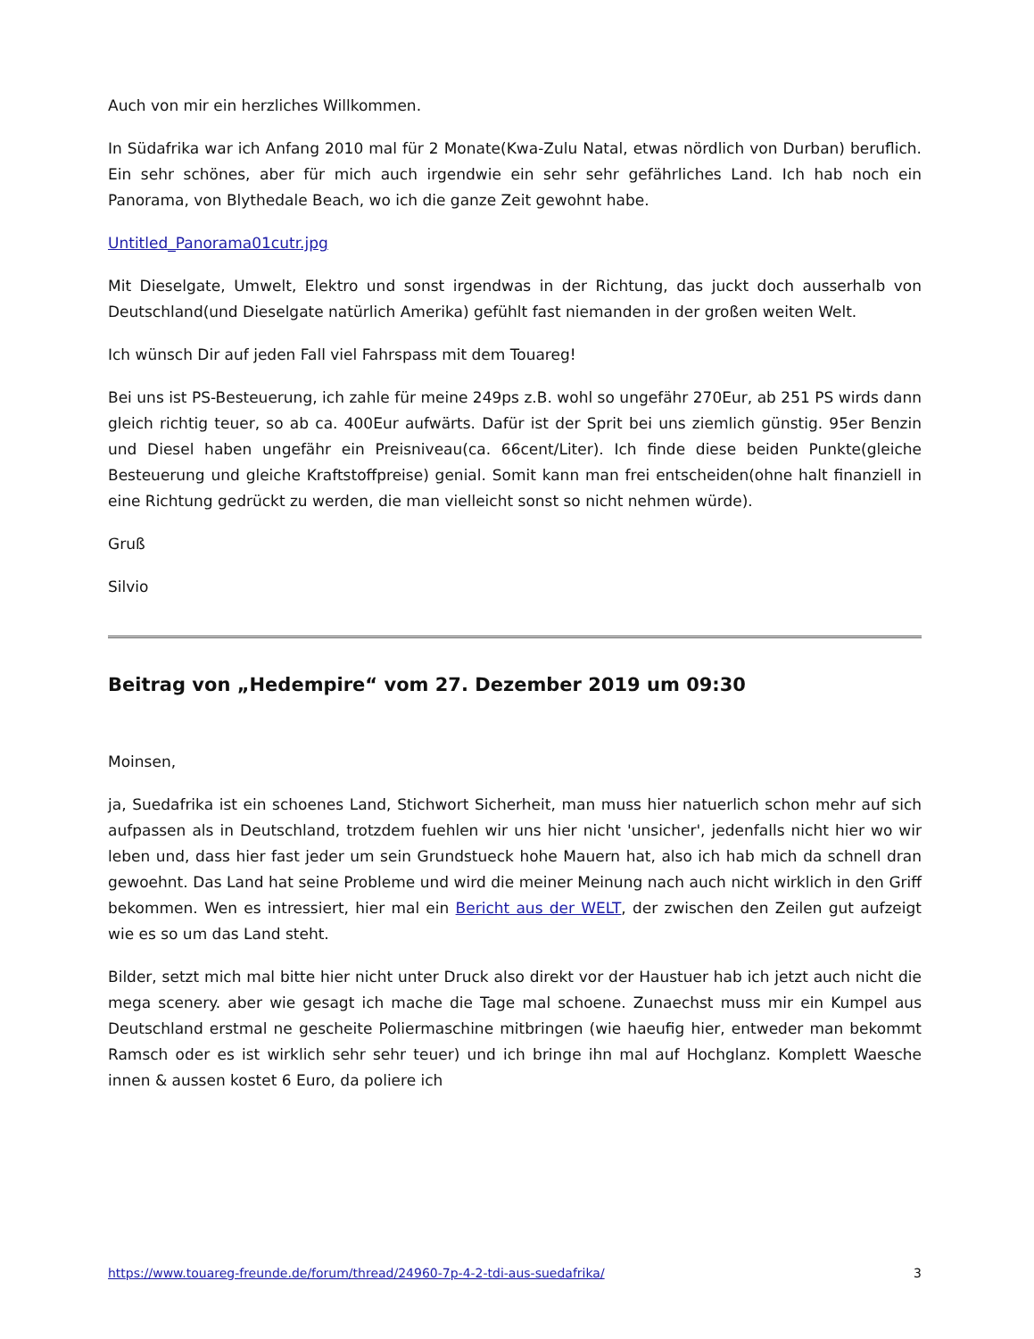Auch von mir ein herzliches Willkommen.
In Südafrika war ich Anfang 2010 mal für 2 Monate(Kwa-Zulu Natal, etwas nördlich von Durban) beruflich. Ein sehr schönes, aber für mich auch irgendwie ein sehr sehr gefährliches Land. Ich hab noch ein Panorama, von Blythedale Beach, wo ich die ganze Zeit gewohnt habe.
Untitled_Panorama01cutr.jpg
Mit Dieselgate, Umwelt, Elektro und sonst irgendwas in der Richtung, das juckt doch ausserhalb von Deutschland(und Dieselgate natürlich Amerika) gefühlt fast niemanden in der großen weiten Welt.
Ich wünsch Dir auf jeden Fall viel Fahrspass mit dem Touareg!
Bei uns ist PS-Besteuerung, ich zahle für meine 249ps z.B. wohl so ungefähr 270Eur, ab 251 PS wirds dann gleich richtig teuer, so ab ca. 400Eur aufwärts. Dafür ist der Sprit bei uns ziemlich günstig. 95er Benzin und Diesel haben ungefähr ein Preisniveau(ca. 66cent/Liter). Ich finde diese beiden Punkte(gleiche Besteuerung und gleiche Kraftstoffpreise) genial. Somit kann man frei entscheiden(ohne halt finanziell in eine Richtung gedrückt zu werden, die man vielleicht sonst so nicht nehmen würde).
Gruß
Silvio
Beitrag von „Hedempire“ vom 27. Dezember 2019 um 09:30
Moinsen,
ja, Suedafrika ist ein schoenes Land, Stichwort Sicherheit, man muss hier natuerlich schon mehr auf sich aufpassen als in Deutschland, trotzdem fuehlen wir uns hier nicht 'unsicher', jedenfalls nicht hier wo wir leben und, dass hier fast jeder um sein Grundstueck hohe Mauern hat, also ich hab mich da schnell dran gewoehnt. Das Land hat seine Probleme und wird die meiner Meinung nach auch nicht wirklich in den Griff bekommen. Wen es intressiert, hier mal ein Bericht aus der WELT, der zwischen den Zeilen gut aufzeigt wie es so um das Land steht.
Bilder, setzt mich mal bitte hier nicht unter Druck also direkt vor der Haustuer hab ich jetzt auch nicht die mega scenery. aber wie gesagt ich mache die Tage mal schoene. Zunaechst muss mir ein Kumpel aus Deutschland erstmal ne gescheite Poliermaschine mitbringen (wie haeufig hier, entweder man bekommt Ramsch oder es ist wirklich sehr sehr teuer) und ich bringe ihn mal auf Hochglanz. Komplett Waesche innen & aussen kostet 6 Euro, da poliere ich
https://www.touareg-freunde.de/forum/thread/24960-7p-4-2-tdi-aus-suedafrika/ 3